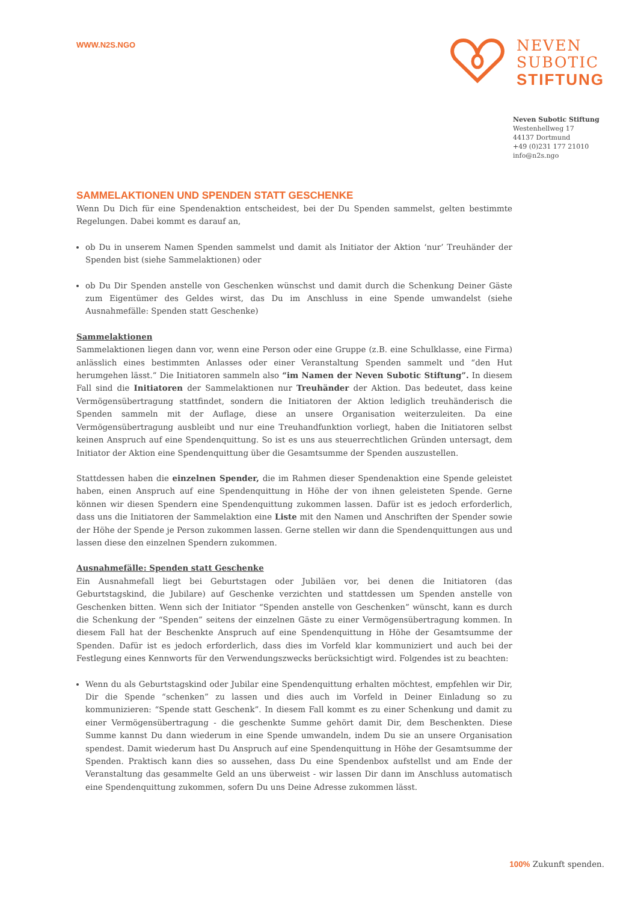WWW.N2S.NGO
NEVEN
SUBOTIC
STIFTUNG
Neven Subotic Stiftung
Westenhellweg 17
44137 Dortmund
+49 (0)231 177 21010
info@n2s.ngo
SAMMELAKTIONEN UND SPENDEN STATT GESCHENKE
Wenn Du Dich für eine Spendenaktion entscheidest, bei der Du Spenden sammelst, gelten bestimmte Regelungen. Dabei kommt es darauf an,
ob Du in unserem Namen Spenden sammelst und damit als Initiator der Aktion ‘nur’ Treuhänder der Spenden bist (siehe Sammelaktionen) oder
ob Du Dir Spenden anstelle von Geschenken wünschst und damit durch die Schenkung Deiner Gäste zum Eigentümer des Geldes wirst, das Du im Anschluss in eine Spende umwandelst (siehe Ausnahmefälle: Spenden statt Geschenke)
Sammelaktionen
Sammelaktionen liegen dann vor, wenn eine Person oder eine Gruppe (z.B. eine Schulklasse, eine Firma) anlässlich eines bestimmten Anlasses oder einer Veranstaltung Spenden sammelt und “den Hut herumgehen lässt.” Die Initiatoren sammeln also “im Namen der Neven Subotic Stiftung”. In diesem Fall sind die Initiatoren der Sammelaktionen nur Treuhänder der Aktion. Das bedeutet, dass keine Vermögensübertragung stattfindet, sondern die Initiatoren der Aktion lediglich treuhänderisch die Spenden sammeln mit der Auflage, diese an unsere Organisation weiterzuleiten. Da eine Vermögensübertragung ausbleibt und nur eine Treuhandfunktion vorliegt, haben die Initiatoren selbst keinen Anspruch auf eine Spendenquittung. So ist es uns aus steuerrechtlichen Gründen untersagt, dem Initiator der Aktion eine Spendenquittung über die Gesamtsumme der Spenden auszustellen.
Stattdessen haben die einzelnen Spender, die im Rahmen dieser Spendenaktion eine Spende geleistet haben, einen Anspruch auf eine Spendenquittung in Höhe der von ihnen geleisteten Spende. Gerne können wir diesen Spendern eine Spendenquittung zukommen lassen. Dafür ist es jedoch erforderlich, dass uns die Initiatoren der Sammelaktion eine Liste mit den Namen und Anschriften der Spender sowie der Höhe der Spende je Person zukommen lassen. Gerne stellen wir dann die Spendenquittungen aus und lassen diese den einzelnen Spendern zukommen.
Ausnahmefälle: Spenden statt Geschenke
Ein Ausnahmefall liegt bei Geburtstagen oder Jubiläen vor, bei denen die Initiatoren (das Geburtstagskind, die Jubilare) auf Geschenke verzichten und stattdessen um Spenden anstelle von Geschenken bitten. Wenn sich der Initiator “Spenden anstelle von Geschenken” wünscht, kann es durch die Schenkung der “Spenden” seitens der einzelnen Gäste zu einer Vermögensübertragung kommen. In diesem Fall hat der Beschenkte Anspruch auf eine Spendenquittung in Höhe der Gesamtsumme der Spenden. Dafür ist es jedoch erforderlich, dass dies im Vorfeld klar kommuniziert und auch bei der Festlegung eines Kennworts für den Verwendungszwecks berücksichtigt wird. Folgendes ist zu beachten:
Wenn du als Geburtstagskind oder Jubilar eine Spendenquittung erhalten möchtest, empfehlen wir Dir, Dir die Spende “schenken” zu lassen und dies auch im Vorfeld in Deiner Einladung so zu kommunizieren: “Spende statt Geschenk”. In diesem Fall kommt es zu einer Schenkung und damit zu einer Vermögensübertragung - die geschenkte Summe gehört damit Dir, dem Beschenkten. Diese Summe kannst Du dann wiederum in eine Spende umwandeln, indem Du sie an unsere Organisation spendest. Damit wiederum hast Du Anspruch auf eine Spendenquittung in Höhe der Gesamtsumme der Spenden. Praktisch kann dies so aussehen, dass Du eine Spendenbox aufstellst und am Ende der Veranstaltung das gesammelte Geld an uns überweist - wir lassen Dir dann im Anschluss automatisch eine Spendenquittung zukommen, sofern Du uns Deine Adresse zukommen lässt.
100% Zukunft spenden.